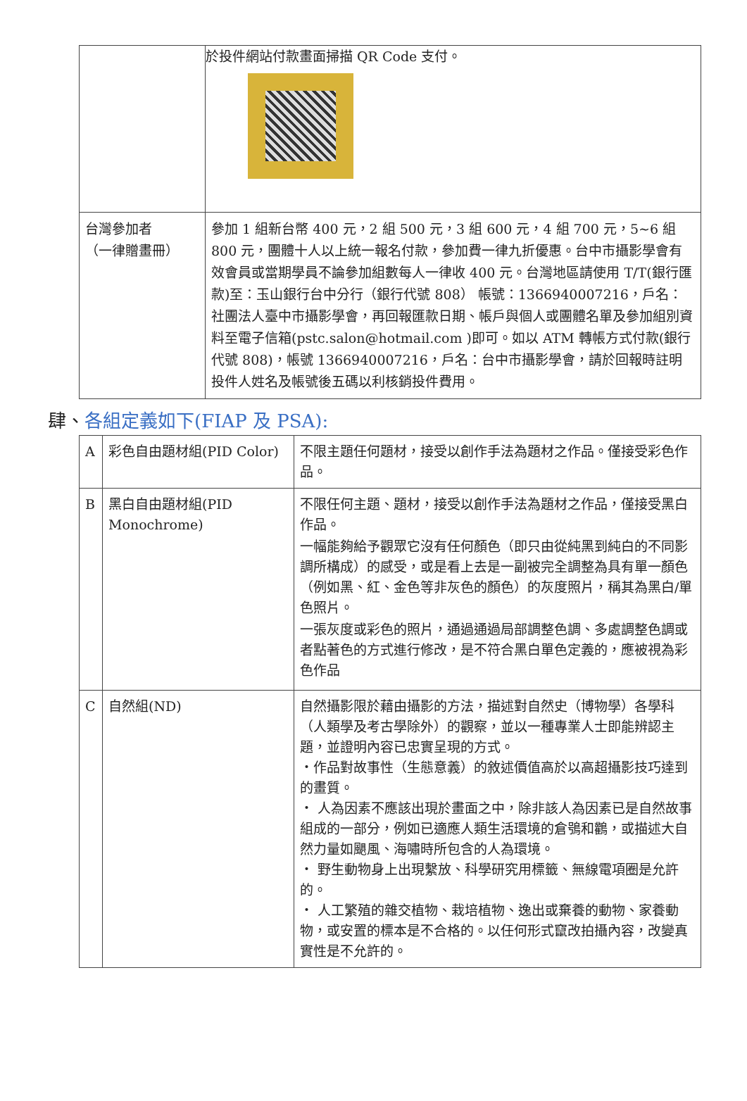| | 於投件網站付款畫面掃描 QR Code 支付。 |
| 台灣參加者 （一律贈畫冊） | 參加 1 組新台幣 400 元，2 組 500 元，3 組 600 元，4 組 700 元，5~6 組 800 元，團體十人以上統一報名付款，參加費一律九折優惠。台中市攝影學會有效會員或當期學員不論參加組數每人一律收 400 元。台灣地區請使用 T/T(銀行匯款)至：玉山銀行台中分行（銀行代號 808） 帳號：1366940007216，戶名：社團法人臺中市攝影學會，再回報匯款日期、帳戶與個人或團體名單及參加組別資料至電子信箱(pstc.salon@hotmail.com )即可。如以 ATM 轉帳方式付款(銀行代號 808)，帳號 1366940007216，戶名：台中市攝影學會，請於回報時註明投件人姓名及帳號後五碼以利核銷投件費用。 |
肆、各組定義如下(FIAP 及 PSA):
| A | 彩色自由題材組(PID Color) | 不限主題任何題材，接受以創作手法為題材之作品。僅接受彩色作品。 |
| B | 黑白自由題材組(PID Monochrome) | 不限任何主題、題材，接受以創作手法為題材之作品，僅接受黑白作品。 一幅能夠給予觀眾它沒有任何顏色（即只由從純黑到純白的不同影調所構成）的感受，或是看上去是一副被完全調整為具有單一顏色（例如黑、紅、金色等非灰色的顏色）的灰度照片，稱其為黑白/單色照片。 一張灰度或彩色的照片，通過通過局部調整色調、多處調整色調或者點著色的方式進行修改，是不符合黑白單色定義的，應被視為彩色作品 |
| C | 自然組(ND) | 自然攝影限於藉由攝影的方法，描述對自然史（博物學）各學科（人類學及考古學除外）的觀察，並以一種專業人士即能辨認主題，並證明內容已忠實呈現的方式。 ・作品對故事性（生態意義）的敘述價值高於以高超攝影技巧達到的畫質。 ・ 人為因素不應該出現於畫面之中，除非該人為因素已是自然故事組成的一部分，例如已適應人類生活環境的倉鴞和鸛，或描述大自然力量如颶風、海嘯時所包含的人為環境。 ・ 野生動物身上出現繫放、科學研究用標籤、無線電項圈是允許的。 ・ 人工繁殖的雜交植物、栽培植物、逸出或棄養的動物、家養動物，或安置的標本是不合格的。以任何形式竄改拍攝內容，改變真實性是不允許的。 |